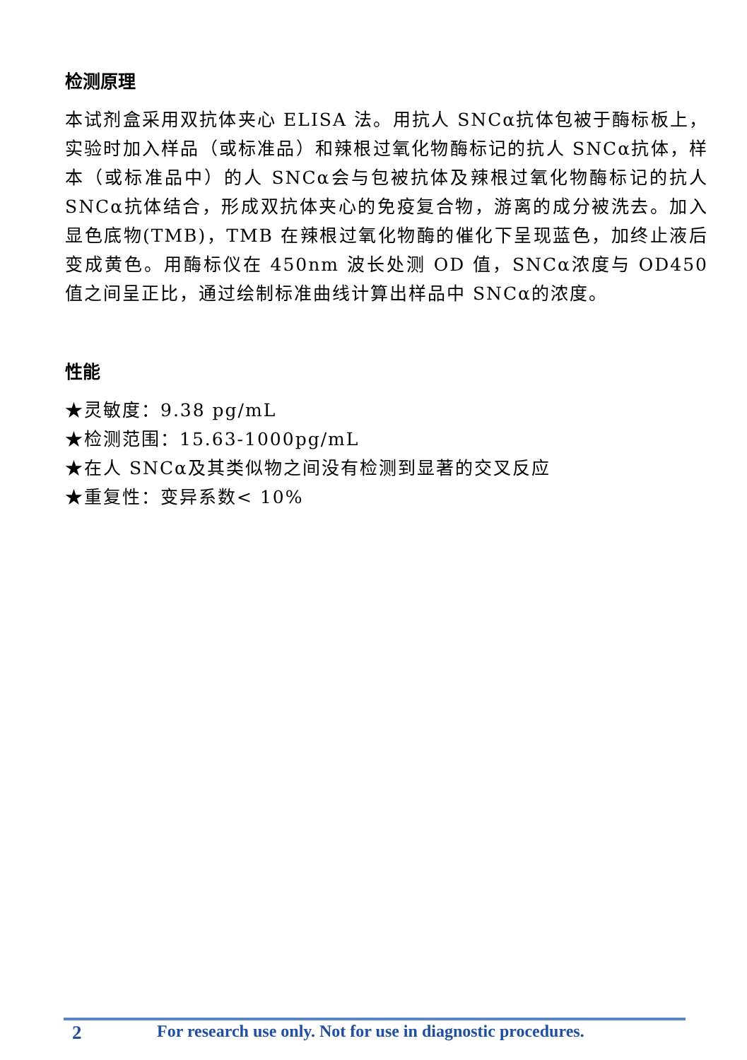检测原理
本试剂盒采用双抗体夹心 ELISA 法。用抗人 SNCα抗体包被于酶标板上，实验时加入样品（或标准品）和辣根过氧化物酶标记的抗人 SNCα抗体，样本（或标准品中）的人 SNCα会与包被抗体及辣根过氧化物酶标记的抗人 SNCα抗体结合，形成双抗体夹心的免疫复合物，游离的成分被洗去。加入显色底物(TMB)，TMB 在辣根过氧化物酶的催化下呈现蓝色，加终止液后变成黄色。用酶标仪在 450nm 波长处测 OD 值，SNCα浓度与 OD450 值之间呈正比，通过绘制标准曲线计算出样品中 SNCα的浓度。
性能
★灵敏度：9.38 pg/mL
★检测范围：15.63-1000pg/mL
★在人 SNCα及其类似物之间没有检测到显著的交叉反应
★重复性：变异系数< 10%
2 For research use only. Not for use in diagnostic procedures.